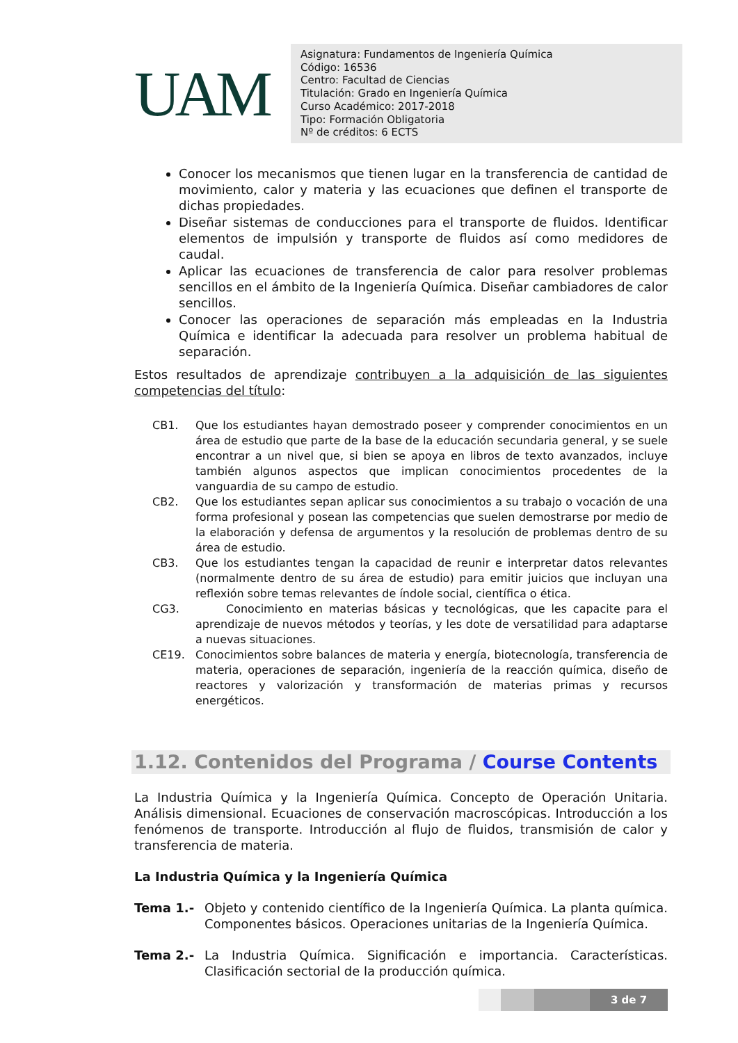UAM
Asignatura: Fundamentos de Ingeniería Química
Código: 16536
Centro: Facultad de Ciencias
Titulación: Grado en Ingeniería Química
Curso Académico: 2017-2018
Tipo: Formación Obligatoria
Nº de créditos: 6 ECTS
Conocer los mecanismos que tienen lugar en la transferencia de cantidad de movimiento, calor y materia y las ecuaciones que definen el transporte de dichas propiedades.
Diseñar sistemas de conducciones para el transporte de fluidos. Identificar elementos de impulsión y transporte de fluidos así como medidores de caudal.
Aplicar las ecuaciones de transferencia de calor para resolver problemas sencillos en el ámbito de la Ingeniería Química. Diseñar cambiadores de calor sencillos.
Conocer las operaciones de separación más empleadas en la Industria Química e identificar la adecuada para resolver un problema habitual de separación.
Estos resultados de aprendizaje contribuyen a la adquisición de las siguientes competencias del título:
CB1. Que los estudiantes hayan demostrado poseer y comprender conocimientos en un área de estudio que parte de la base de la educación secundaria general, y se suele encontrar a un nivel que, si bien se apoya en libros de texto avanzados, incluye también algunos aspectos que implican conocimientos procedentes de la vanguardia de su campo de estudio.
CB2. Que los estudiantes sepan aplicar sus conocimientos a su trabajo o vocación de una forma profesional y posean las competencias que suelen demostrarse por medio de la elaboración y defensa de argumentos y la resolución de problemas dentro de su área de estudio.
CB3. Que los estudiantes tengan la capacidad de reunir e interpretar datos relevantes (normalmente dentro de su área de estudio) para emitir juicios que incluyan una reflexión sobre temas relevantes de índole social, científica o ética.
CG3. Conocimiento en materias básicas y tecnológicas, que les capacite para el aprendizaje de nuevos métodos y teorías, y les dote de versatilidad para adaptarse a nuevas situaciones.
CE19. Conocimientos sobre balances de materia y energía, biotecnología, transferencia de materia, operaciones de separación, ingeniería de la reacción química, diseño de reactores y valorización y transformación de materias primas y recursos energéticos.
1.12. Contenidos del Programa / Course Contents
La Industria Química y la Ingeniería Química. Concepto de Operación Unitaria. Análisis dimensional. Ecuaciones de conservación macroscópicas. Introducción a los fenómenos de transporte. Introducción al flujo de fluidos, transmisión de calor y transferencia de materia.
La Industria Química y la Ingeniería Química
Tema 1.- Objeto y contenido científico de la Ingeniería Química. La planta química. Componentes básicos. Operaciones unitarias de la Ingeniería Química.
Tema 2.- La Industria Química. Significación e importancia. Características. Clasificación sectorial de la producción química.
3 de 7